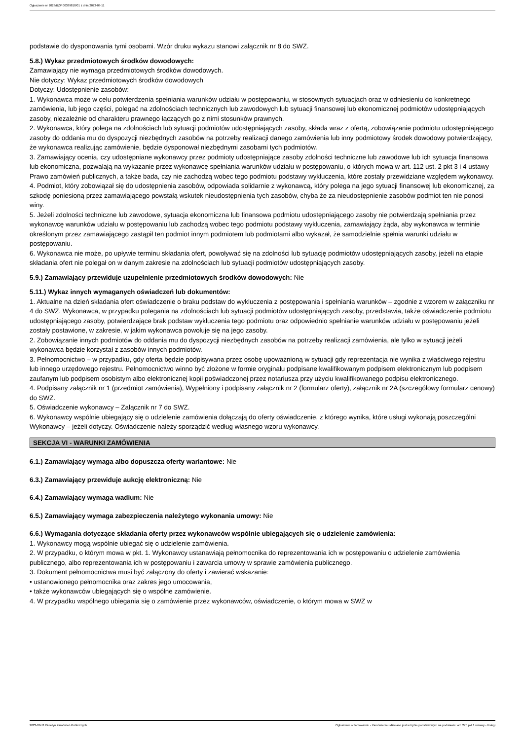Ogłoszenie nr 2023/BZP 00389818/01 z dnia 2023-09-11
podstawie do dysponowania tymi osobami. Wzór druku wykazu stanowi załącznik nr 8 do SWZ.
5.8.) Wykaz przedmiotowych środków dowodowych:
Zamawiający nie wymaga przedmiotowych środków dowodowych.
Nie dotyczy: Wykaz przedmiotowych środków dowodowych
Dotyczy: Udostępnienie zasobów:
1. Wykonawca może w celu potwierdzenia spełniania warunków udziału w postępowaniu, w stosownych sytuacjach oraz w odniesieniu do konkretnego zamówienia, lub jego części, polegać na zdolnościach technicznych lub zawodowych lub sytuacji finansowej lub ekonomicznej podmiotów udostępniających zasoby, niezależnie od charakteru prawnego łączących go z nimi stosunków prawnych.
2. Wykonawca, który polega na zdolnościach lub sytuacji podmiotów udostępniających zasoby, składa wraz z ofertą, zobowiązanie podmiotu udostępniającego zasoby do oddania mu do dyspozycji niezbędnych zasobów na potrzeby realizacji danego zamówienia lub inny podmiotowy środek dowodowy potwierdzający, że wykonawca realizując zamówienie, będzie dysponował niezbędnymi zasobami tych podmiotów.
3. Zamawiający ocenia, czy udostępniane wykonawcy przez podmioty udostępniające zasoby zdolności techniczne lub zawodowe lub ich sytuacja finansowa lub ekonomiczna, pozwalają na wykazanie przez wykonawcę spełniania warunków udziału w postępowaniu, o których mowa w art. 112 ust. 2 pkt 3 i 4 ustawy Prawo zamówień publicznych, a także bada, czy nie zachodzą wobec tego podmiotu podstawy wykluczenia, które zostały przewidziane względem wykonawcy.
4. Podmiot, który zobowiązał się do udostępnienia zasobów, odpowiada solidarnie z wykonawcą, który polega na jego sytuacji finansowej lub ekonomicznej, za szkodę poniesioną przez zamawiającego powstałą wskutek nieudostępnienia tych zasobów, chyba że za nieudostępnienie zasobów podmiot ten nie ponosi winy.
5. Jeżeli zdolności techniczne lub zawodowe, sytuacja ekonomiczna lub finansowa podmiotu udostępniającego zasoby nie potwierdzają spełniania przez wykonawcę warunków udziału w postępowaniu lub zachodzą wobec tego podmiotu podstawy wykluczenia, zamawiający żąda, aby wykonawca w terminie określonym przez zamawiającego zastąpił ten podmiot innym podmiotem lub podmiotami albo wykazał, że samodzielnie spełnia warunki udziału w postępowaniu.
6. Wykonawca nie może, po upływie terminu składania ofert, powoływać się na zdolności lub sytuację podmiotów udostępniających zasoby, jeżeli na etapie składania ofert nie polegał on w danym zakresie na zdolnościach lub sytuacji podmiotów udostępniających zasoby.
5.9.) Zamawiający przewiduje uzupełnienie przedmiotowych środków dowodowych: Nie
5.11.) Wykaz innych wymaganych oświadczeń lub dokumentów:
1. Aktualne na dzień składania ofert oświadczenie o braku podstaw do wykluczenia z postępowania i spełniania warunków – zgodnie z wzorem w załączniku nr 4 do SWZ. Wykonawca, w przypadku polegania na zdolnościach lub sytuacji podmiotów udostępniających zasoby, przedstawia, także oświadczenie podmiotu udostępniającego zasoby, potwierdzające brak podstaw wykluczenia tego podmiotu oraz odpowiednio spełnianie warunków udziału w postępowaniu jeżeli zostały postawione, w zakresie, w jakim wykonawca powołuje się na jego zasoby.
2. Zobowiązanie innych podmiotów do oddania mu do dyspozycji niezbędnych zasobów na potrzeby realizacji zamówienia, ale tylko w sytuacji jeżeli wykonawca będzie korzystał z zasobów innych podmiotów.
3. Pełnomocnictwo – w przypadku, gdy oferta będzie podpisywana przez osobę upoważnioną w sytuacji gdy reprezentacja nie wynika z właściwego rejestru lub innego urzędowego rejestru. Pełnomocnictwo winno być złożone w formie oryginału podpisane kwalifikowanym podpisem elektronicznym lub podpisem zaufanym lub podpisem osobistym albo elektronicznej kopii poświadczonej przez notariusza przy użyciu kwalifikowanego podpisu elektronicznego.
4. Podpisany załącznik nr 1 (przedmiot zamówienia), Wypełniony i podpisany załącznik nr 2 (formularz oferty), załącznik nr 2A (szczegółowy formularz cenowy) do SWZ.
5. Oświadczenie wykonawcy – Załącznik nr 7 do SWZ.
6. Wykonawcy wspólnie ubiegający się o udzielenie zamówienia dołączają do oferty oświadczenie, z którego wynika, które usługi wykonają poszczególni Wykonawcy – jeżeli dotyczy. Oświadczenie należy sporządzić według własnego wzoru wykonawcy.
SEKCJA VI - WARUNKI ZAMÓWIENIA
6.1.) Zamawiający wymaga albo dopuszcza oferty wariantowe: Nie
6.3.) Zamawiający przewiduje aukcję elektroniczną: Nie
6.4.) Zamawiający wymaga wadium: Nie
6.5.) Zamawiający wymaga zabezpieczenia należytego wykonania umowy: Nie
6.6.) Wymagania dotyczące składania oferty przez wykonawców wspólnie ubiegających się o udzielenie zamówienia:
1. Wykonawcy mogą wspólnie ubiegać się o udzielenie zamówienia.
2. W przypadku, o którym mowa w pkt. 1. Wykonawcy ustanawiają pełnomocnika do reprezentowania ich w postępowaniu o udzielenie zamówienia publicznego, albo reprezentowania ich w postępowaniu i zawarcia umowy w sprawie zamówienia publicznego.
3. Dokument pełnomocnictwa musi być załączony do oferty i zawierać wskazanie:
• ustanowionego pełnomocnika oraz zakres jego umocowania,
• także wykonawców ubiegających się o wspólne zamówienie.
4. W przypadku wspólnego ubiegania się o zamówienie przez wykonawców, oświadczenie, o którym mowa w SWZ w
2023-09-11 Biuletyn Zamówień Publicznych Ogłoszenie o zamówieniu - Zamówienie udzielane jest w trybie podstawowym na podstawie: art. 275 pkt 1 ustawy - Usługi